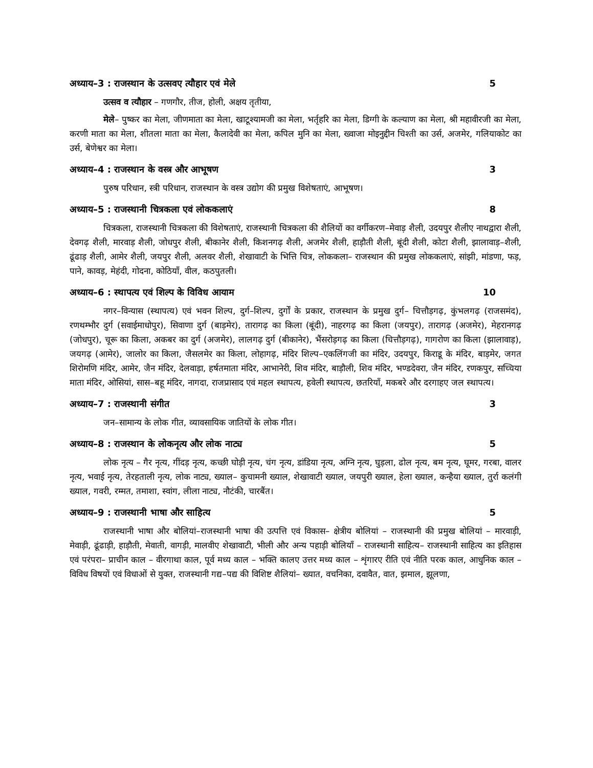अध्याय–3 : राजस्थान के उत्सवए त्यौहार एवं मेले 5
उत्सव व त्यौहार – गणगौर, तीज, होली, अक्षय तृतीया,
मेले– पुष्कर का मेला, जीणमाता का मेला, खाटूश्यामजी का मेला, भर्तृहरि का मेला, डिग्गी के कल्याण का मेला, श्री महावीरजी का मेला, करणी माता का मेला, शीतला माता का मेला, कैलादेवी का मेला, कपिल मुनि का मेला, ख्वाजा मोइनुद्दीन चिश्ती का उर्स, अजमेर, गलियाकोट का उर्स, बेणेश्वर का मेला।
अध्याय–4 : राजस्थान के वस्त्र और आभूषण 3
पुरुष परिधान, स्त्री परिधान, राजस्थान के वस्त्र उद्योग की प्रमुख विशेषताएं, आभूषण।
अध्याय–5 : राजस्थानी चित्रकला एवं लोककलाएं 8
चित्रकला, राजस्थानी चित्रकला की विशेषताएं, राजस्थानी चित्रकला की शैलियों का वर्गीकरण–मेवाड़ शैली, उदयपुर शैलीए नाथद्वारा शैली, देवगढ़ शैली, मारवाड़ शैली, जोधपुर शैली, बीकानेर शैली, किशनगढ़ शैली, अजमेर शैली, हाड़ौती शैली, बूंदी शैली, कोटा शैली, झालावाड़–शैली, ढूंढाड़ शैली, आमेर शैली, जयपुर शैली, अलवर शैली, शेखावाटी के भित्ति चित्र, लोककला– राजस्थान की प्रमुख लोककलाएं, सांझी, मांडणा, फड़, पाने, कावड़, मेहंदी, गोदना, कोठियाँ, वील, कठपुतली।
अध्याय–6 : स्थापत्य एवं शिल्प के विविध आयाम 10
नगर–विन्यास (स्थापत्य) एवं भवन शिल्प, दुर्ग–शिल्प, दुर्गों के प्रकार, राजस्थान के प्रमुख दुर्ग– चित्तौड़गढ़, कुंभलगढ़ (राजसमंद), रणथम्भौर दुर्ग (सवाईमाधोपुर), सिवाणा दुर्ग (बाड़मेर), तारागढ़ का किला (बूंदी), नाहरगढ़ का किला (जयपुर), तारागढ़ (अजमेर), मेहरानगढ़ (जोधपुर), चूरू का किला, अकबर का दुर्ग (अजमेर), लालगढ़ दुर्ग (बीकानेर), भैंसरोड़गढ़ का किला (चित्तौड़गढ़), गागरोण का किला (झालावाड़), जयगढ़ (आमेर), जालोर का किला, जैसलमेर का किला, लोहागढ़, मंदिर शिल्प–एकलिंगजी का मंदिर, उदयपुर, किराडू के मंदिर, बाड़मेर, जगत शिरोमणि मंदिर, आमेर, जैन मंदिर, देलवाड़ा, हर्षतमाता मंदिर, आभानेरी, शिव मंदिर, बाड़ौली, शिव मंदिर, भण्डदेवरा, जैन मंदिर, रणकपुर, सच्चिया माता मंदिर, ओसियां, सास–बहू मंदिर, नागदा, राजप्रासाद एवं महल स्थापत्य, हवेली स्थापत्य, छतरियाँ, मकबरे और दरगाहए जल स्थापत्य।
अध्याय–7 : राजस्थानी संगीत 3
जन–सामान्य के लोक गीत, व्यावसायिक जातियों के लोक गीत।
अध्याय–8 : राजस्थान के लोकनृत्य और लोक नाट्य 5
लोक नृत्य – गैर नृत्य, गींदड़ नृत्य, कच्छी घोड़ी नृत्य, चंग नृत्य, डांडिया नृत्य, अग्नि नृत्य, घुड़ला, ढोल नृत्य, बम नृत्य, घूमर, गरबा, वालर नृत्य, भवाई नृत्य, तेरहताली नृत्य, लोक नाट्य, ख्याल– कुचामनी ख्याल, शेखावाटी ख्याल, जयपुरी ख्याल, हेला ख्याल, कन्हैया ख्याल, तुर्रा कलंगी ख्याल, गवरी, रम्मत, तमाशा, स्वांग, लीला नाट्य, नौटंकी, चारबैंत।
अध्याय–9 : राजस्थानी भाषा और साहित्य 5
राजस्थानी भाषा और बोलियां–राजस्थानी भाषा की उत्पत्ति एवं विकास– क्षेत्रीय बोलियां – राजस्थानी की प्रमुख बोलियां – मारवाड़ी, मेवाड़ी, ढूंढाड़ी, हाड़ौती, मेवाती, वागड़ी, मालवीए शेखावाटी, भीली और अन्य पहाड़ी बोलियाँ – राजस्थानी साहित्य– राजस्थानी साहित्य का इतिहास एवं परंपरा– प्राचीन काल – वीरगाथा काल, पूर्व मध्य काल – भक्ति कालए उत्तर मध्य काल – शृंगारए रीति एवं नीति परक काल, आधुनिक काल – विविध विषयों एवं विधाओं से युक्त, राजस्थानी गद्य–पद्य की विशिष्ट शैलियां– ख्यात, वचनिका, दवावैत, वात, झमाल, झूलणा,